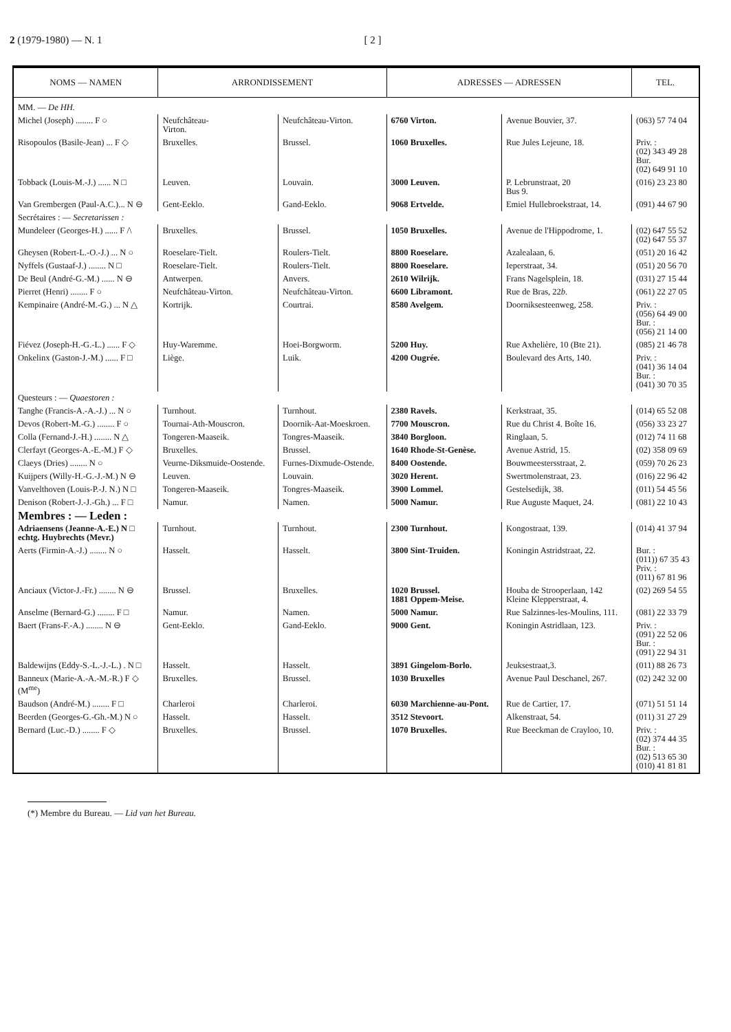2 (1979-1980) — N. 1 [ 2 ]
| NOMS — NAMEN | ARRONDISSEMENT | | ADRESSES — ADRESSEN | | TEL. |
| --- | --- | --- | --- | --- | --- |
| MM. — De HH. | | | | | |
| Michel (Joseph) ........ F ○ | Neufchâteau- Virton. | Neufchâteau-Virton. | 6760 Virton. | Avenue Bouvier, 37. | (063) 57 74 04 |
| Risopoulos (Basile-Jean) ... F ◇ | Bruxelles. | Brussel. | 1060 Bruxelles. | Rue Jules Lejeune, 18. | Priv. : (02) 343 49 28 Bur. (02) 649 91 10 |
| Tobback (Louis-M.-J.) ...... N □ | Leuven. | Louvain. | 3000 Leuven. | P. Lebrunstraat, 20 Bus 9. | (016) 23 23 80 |
| Van Grembergen (Paul-A.C.)... N ⊖ | Gent-Eeklo. | Gand-Eeklo. | 9068 Ertvelde. | Emiel Hullebroekstraat, 14. | (091) 44 67 90 |
| Secrétaires : — Secretarissen : | | | | | |
| Mundeleer (Georges-H.) ...... F /\ | Bruxelles. | Brussel. | 1050 Bruxelles. | Avenue de l'Hippodrome, 1. | (02) 647 55 52 (02) 647 55 37 |
| Gheysen (Robert-L.-O.-J.) ... N ○ | Roeselare-Tielt. | Roulers-Tielt. | 8800 Roeselare. | Azalealaan, 6. | (051) 20 16 42 |
| Nyffels (Gustaaf-J.) ........ N □ | Roeselare-Tielt. | Roulers-Tielt. | 8800 Roeselare. | Ieperstraat, 34. | (051) 20 56 70 |
| De Beul (André-G.-M.) ...... N ⊖ | Antwerpen. | Anvers. | 2610 Wilrijk. | Frans Nagelsplein, 18. | (031) 27 15 44 |
| Pierret (Henri) ........ F ○ | Neufchâteau-Virton. | Neufchâteau-Virton. | 6600 Libramont. | Rue de Bras, 22 b . | (061) 22 27 05 |
| Kempinaire (André-M.-G.) ... N △ | Kortrijk. | Courtrai. | 8580 Avelgem. | Doorniksesteenweg, 258. | Priv. : (056) 64 49 00 Bur. : (056) 21 14 00 |
| Fiévez (Joseph-H.-G.-L.) ...... F ◇ | Huy-Waremme. | Hoei-Borgworm. | 5200 Huy. | Rue Axhelière, 10 (Bte 21). | (085) 21 46 78 |
| Onkelinx (Gaston-J.-M.) ...... F □ | Liège. | Luik. | 4200 Ougrée. | Boulevard des Arts, 140. | Priv. : (041) 36 14 04 Bur. : (041) 30 70 35 |
| Questeurs : — Quaestoren : | | | | | |
| Tanghe (Francis-A.-A.-J.) ... N ○ | Turnhout. | Turnhout. | 2380 Ravels. | Kerkstraat, 35. | (014) 65 52 08 |
| Devos (Robert-M.-G.) ........ F ○ | Tournai-Ath-Mouscron. | Doornik-Aat-Moeskroen. | 7700 Mouscron. | Rue du Christ 4. Boîte 16. | (056) 33 23 27 |
| Colla (Fernand-J.-H.) ........ N △ | Tongeren-Maaseik. | Tongres-Maaseik. | 3840 Borgloon. | Ringlaan, 5. | (012) 74 11 68 |
| Clerfayt (Georges-A.-E.-M.) F ◇ | Bruxelles. | Brussel. | 1640 Rhode-St-Genèse. | Avenue Astrid, 15. | (02) 358 09 69 |
| Claeys (Dries) ........ N ○ | Veurne-Diksmuide-Oostende. | Furnes-Dixmude-Ostende. | 8400 Oostende. | Bouwmeestersstraat, 2. | (059) 70 26 23 |
| Kuijpers (Willy-H.-G.-J.-M.) N ⊖ | Leuven. | Louvain. | 3020 Herent. | Swertmolenstraat, 23. | (016) 22 96 42 |
| Vanvelthoven (Louis-P.-J. N.) N □ | Tongeren-Maaseik. | Tongres-Maaseik. | 3900 Lommel. | Gestelsedijk, 38. | (011) 54 45 56 |
| Denison (Robert-J.-J.-Gh.) ... F □ | Namur. | Namen. | 5000 Namur. | Rue Auguste Maquet, 24. | (081) 22 10 43 |
| Membres : — Leden : | | | | | |
| Adriaensens (Jeanne-A.-E.) N □ echtg. Huybrechts (Mevr.) | Turnhout. | Turnhout. | 2300 Turnhout. | Kongostraat, 139. | (014) 41 37 94 |
| Aerts (Firmin-A.-J.) ........ N ○ | Hasselt. | Hasselt. | 3800 Sint-Truiden. | Koningin Astridstraat, 22. | Bur. : (011)) 67 35 43 Priv. : (011) 67 81 96 |
| Anciaux (Victor-J.-Fr.) ........ N ⊖ | Brussel. | Bruxelles. | 1020 Brussel. 1881 Oppem-Meise. | Houba de Strooperlaan, 142 Kleine Klepperstraat, 4. | (02) 269 54 55 |
| Anselme (Bernard-G.) ........ F □ | Namur. | Namen. | 5000 Namur. | Rue Salzinnes-les-Moulins, 111. | (081) 22 33 79 |
| Baert (Frans-F.-A.) ........ N ⊖ | Gent-Eeklo. | Gand-Eeklo. | 9000 Gent. | Koningin Astridlaan, 123. | Priv. : (091) 22 52 06 Bur. : (091) 22 94 31 |
| Baldewijns (Eddy-S.-L.-J.-L.) . N □ | Hasselt. | Hasselt. | 3891 Gingelom-Borlo. | Jeuksestraat,3. | (011) 88 26 73 |
| Banneux (Marie-A.-A.-M.-R.) F ◇ (M<sup>me</sup>) | Bruxelles. | Brussel. | 1030 Bruxelles | Avenue Paul Deschanel, 267. | (02) 242 32 00 |
| Baudson (André-M.) ........ F □ | Charleroi | Charleroi. | 6030 Marchienne-au-Pont. | Rue de Cartier, 17. | (071) 51 51 14 |
| Beerden (Georges-G.-Gh.-M.) N ○ | Hasselt. | Hasselt. | 3512 Stevoort. | Alkenstraat, 54. | (011) 31 27 29 |
| Bernard (Luc.-D.) ........ F ◇ | Bruxelles. | Brussel. | 1070 Bruxelles. | Rue Beeckman de Crayloo, 10. | Priv. : (02) 374 44 35 Bur. : (02) 513 65 30 (010) 41 81 81 |
(*) Membre du Bureau. — Lid van het Bureau.